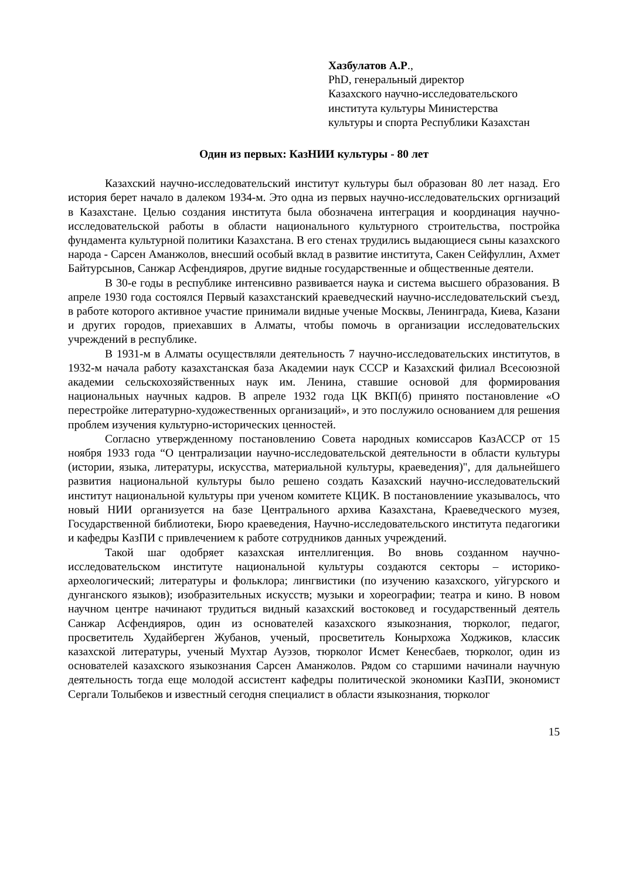Хазбулатов А.Р.,
PhD, генеральный директор
Казахского научно-исследовательского
института культуры Министерства
культуры и спорта Республики Казахстан
Один из первых: КазНИИ культуры - 80 лет
Казахский научно-исследовательский институт культуры был образован 80 лет назад. Его история берет начало в далеком 1934-м. Это одна из первых научно-исследовательских оргнизаций в Казахстане. Целью создания института была обозначена интеграция и координация научно-исследовательской работы в области национального культурного строительства, постройка фундамента культурной политики Казахстана. В его стенах трудились выдающиеся сыны казахского народа - Сарсен Аманжолов, внесший особый вклад в развитие института, Сакен Сейфуллин, Ахмет Байтурсынов, Санжар Асфендияров, другие видные государственные и общественные деятели.
В 30-е годы в республике интенсивно развивается наука и система высшего образования. В апреле 1930 года состоялся Первый казахстанский краеведческий научно-исследовательский съезд, в работе которого активное участие принимали видные ученые Москвы, Ленинграда, Киева, Казани и других городов, приехавших в Алматы, чтобы помочь в организации исследовательских учреждений в республике.
В 1931-м в Алматы осуществляли деятельность 7 научно-исследовательских институтов, в 1932-м начала работу казахстанская база Академии наук СССР и Казахский филиал Всесоюзной академии сельскохозяйственных наук им. Ленина, ставшие основой для формирования национальных научных кадров. В апреле 1932 года ЦК ВКП(б) принято постановление «О перестройке литературно-художественных организаций», и это послужило основанием для решения проблем изучения культурно-исторических ценностей.
Согласно утвержденному постановлению Совета народных комиссаров КазАССР от 15 ноября 1933 года “О централизации научно-исследовательской деятельности в области культуры (истории, языка, литературы, искусства, материальной культуры, краеведения)", для дальнейшего развития национальной культуры было решено создать Казахский научно-исследовательский институт национальной культуры при ученом комитете КЦИК. В постановлениие указывалось, что новый НИИ организуется на базе Центрального архива Казахстана, Краеведческого музея, Государственной библиотеки, Бюро краеведения, Научно-исследовательского института педагогики и кафедры КазПИ с привлечением к работе сотрудников данных учреждений.
Такой шаг одобряет казахская интеллигенция. Во вновь созданном научно-исследовательском институте национальной культуры создаются секторы – историко-археологический; литературы и фольклора; лингвистики (по изучению казахского, уйгурского и дунганского языков); изобразительных искусств; музыки и хореографии; театра и кино. В новом научном центре начинают трудиться видный казахский востоковед и государственный деятель Санжар Асфендияров, один из основателей казахского языкознания, тюрколог, педагог, просветитель Худайберген Жубанов, ученый, просветитель Конырхожа Ходжиков, классик казахской литературы, ученый Мухтар Ауэзов, тюрколог Исмет Кенесбаев, тюрколог, один из основателей казахского языкознания Сарсен Аманжолов. Рядом со старшими начинали научную деятельность тогда еще молодой ассистент кафедры политической экономики КазПИ, экономист Сергали Толыбеков и известный сегодня специалист в области языкознания, тюрколог
15